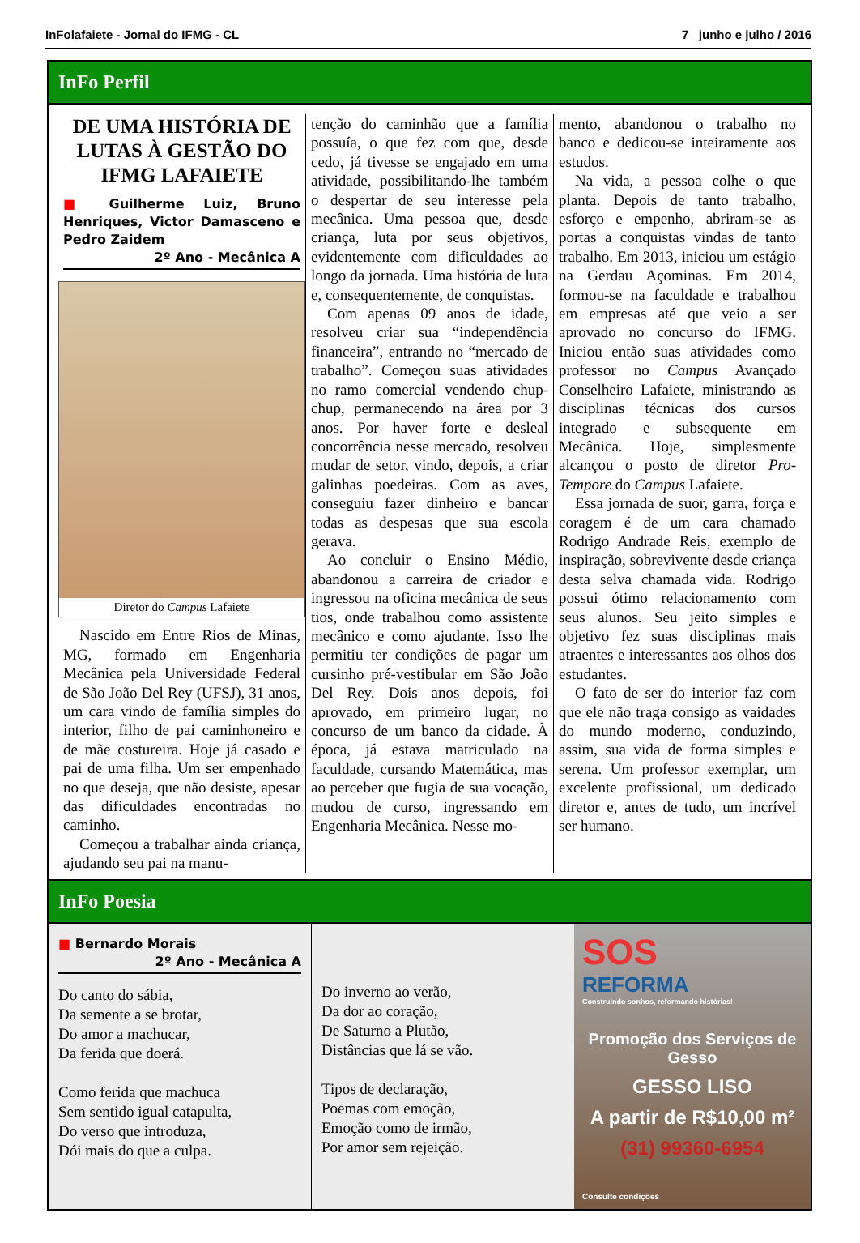InFolafaiete - Jornal do IFMG - CL 7 junho e julho / 2016
InFo Perfil
DE UMA HISTÓRIA DE LUTAS À GESTÃO DO IFMG LAFAIETE
■ Guilherme Luiz, Bruno Henriques, Victor Damasceno e Pedro Zaidem
2º Ano - Mecânica A
Diretor do Campus Lafaiete
Nascido em Entre Rios de Minas, MG, formado em Engenharia Mecânica pela Universidade Federal de São João Del Rey (UFSJ), 31 anos, um cara vindo de família simples do interior, filho de pai caminhoneiro e de mãe costureira. Hoje já casado e pai de uma filha. Um ser empenhado no que deseja, que não desiste, apesar das dificuldades encontradas no caminho.
Começou a trabalhar ainda criança, ajudando seu pai na manu-
tenção do caminhão que a família possuía, o que fez com que, desde cedo, já tivesse se engajado em uma atividade, possibilitando-lhe também o despertar de seu interesse pela mecânica. Uma pessoa que, desde criança, luta por seus objetivos, evidentemente com dificuldades ao longo da jornada. Uma história de luta e, consequentemente, de conquistas.
Com apenas 09 anos de idade, resolveu criar sua “independência financeira”, entrando no “mercado de trabalho”. Começou suas atividades no ramo comercial vendendo chup-chup, permanecendo na área por 3 anos. Por haver forte e desleal concorrência nesse mercado, resolveu mudar de setor, vindo, depois, a criar galinhas poedeiras. Com as aves, conseguiu fazer dinheiro e bancar todas as despesas que sua escola gerava.
Ao concluir o Ensino Médio, abandonou a carreira de criador e ingressou na oficina mecânica de seus tios, onde trabalhou como assistente mecânico e como ajudante. Isso lhe permitiu ter condições de pagar um cursinho pré-vestibular em São João Del Rey. Dois anos depois, foi aprovado, em primeiro lugar, no concurso de um banco da cidade. À época, já estava matriculado na faculdade, cursando Matemática, mas ao perceber que fugia de sua vocação, mudou de curso, ingressando em Engenharia Mecânica. Nesse mo-
mento, abandonou o trabalho no banco e dedicou-se inteiramente aos estudos.
Na vida, a pessoa colhe o que planta. Depois de tanto trabalho, esforço e empenho, abriram-se as portas a conquistas vindas de tanto trabalho. Em 2013, iniciou um estágio na Gerdau Açominas. Em 2014, formou-se na faculdade e trabalhou em empresas até que veio a ser aprovado no concurso do IFMG. Iniciou então suas atividades como professor no Campus Avançado Conselheiro Lafaiete, ministrando as disciplinas técnicas dos cursos integrado e subsequente em Mecânica. Hoje, simplesmente alcançou o posto de diretor Pro-Tempore do Campus Lafaiete.
Essa jornada de suor, garra, força e coragem é de um cara chamado Rodrigo Andrade Reis, exemplo de inspiração, sobrevivente desde criança desta selva chamada vida. Rodrigo possui ótimo relacionamento com seus alunos. Seu jeito simples e objetivo fez suas disciplinas mais atraentes e interessantes aos olhos dos estudantes.
O fato de ser do interior faz com que ele não traga consigo as vaidades do mundo moderno, conduzindo, assim, sua vida de forma simples e serena. Um professor exemplar, um excelente profissional, um dedicado diretor e, antes de tudo, um incrível ser humano.
InFo Poesia
■ Bernardo Morais
2º Ano - Mecânica A
Do canto do sábia,
Da semente a se brotar,
Do amor a machucar,
Da ferida que doerá.
Como ferida que machuca
Sem sentido igual catapulta,
Do verso que introduza,
Dói mais do que a culpa.
Do inverno ao verão,
Da dor ao coração,
De Saturno a Plutão,
Distâncias que lá se vão.
Tipos de declaração,
Poemas com emoção,
Emoção como de irmão,
Por amor sem rejeição.
SOS
REFORMA
Construindo sonhos, reformando histórias!
Promoção dos Serviços de Gesso
GESSO LISO
A partir de R$10,00 m²
(31) 99360-6954
Consulte condições